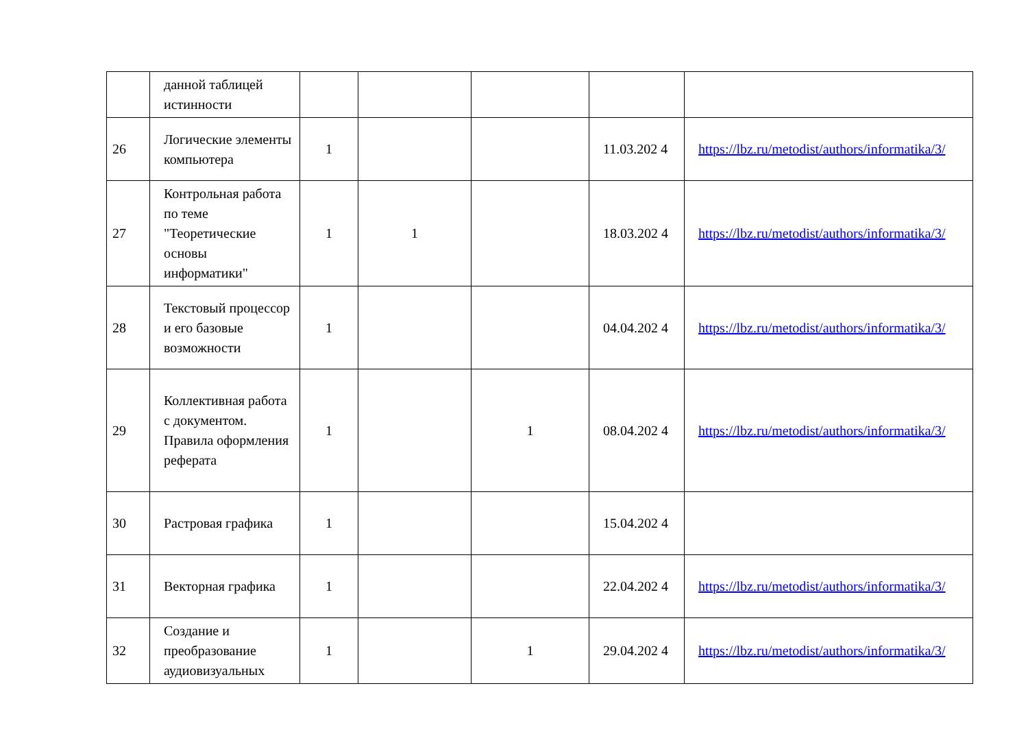| | данной таблицей истинности | | | | | |
| 26 | Логические элементы компьютера | 1 | | | 11.03.202 4 | https://lbz.ru/metodist/authors/informatika/3/ |
| 27 | Контрольная работа по теме "Теоретические основы информатики" | 1 | 1 | | 18.03.202 4 | https://lbz.ru/metodist/authors/informatika/3/ |
| 28 | Текстовый процессор и его базовые возможности | 1 | | | 04.04.202 4 | https://lbz.ru/metodist/authors/informatika/3/ |
| 29 | Коллективная работа с документом. Правила оформления реферата | 1 | | 1 | 08.04.202 4 | https://lbz.ru/metodist/authors/informatika/3/ |
| 30 | Растровая графика | 1 | | | 15.04.202 4 | |
| 31 | Векторная графика | 1 | | | 22.04.202 4 | https://lbz.ru/metodist/authors/informatika/3/ |
| 32 | Создание и преобразование аудиовизуальных | 1 | | 1 | 29.04.202 4 | https://lbz.ru/metodist/authors/informatika/3/ |